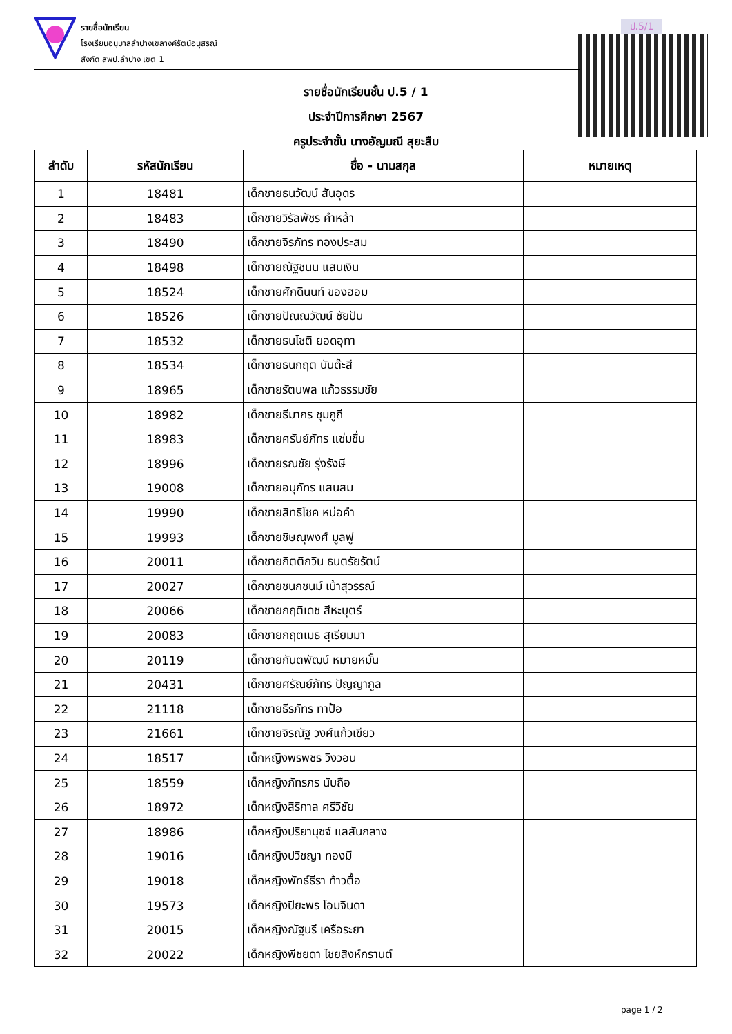รายชื่อนักเรียน
โรงเรียนอนุบาลลำปางเขลางค์รัตน์อนุสรณ์
สังกัด สพป.ลำปาง เขต 1
ป.5/1
รายชื่อนักเรียนชั้น ป.5 / 1
ประจำปีการศึกษา 2567
ครูประจำชั้น นางอัญมณี สุยะสืบ
| ลำดับ | รหัสนักเรียน | ชื่อ - นามสกุล | หมายเหตุ |
| --- | --- | --- | --- |
| 1 | 18481 | เด็กชายธนวัฒน์ สันอุดร | |
| 2 | 18483 | เด็กชายวิรัลพัชร คำหล้า | |
| 3 | 18490 | เด็กชายจิรภัทร ทองประสม | |
| 4 | 18498 | เด็กชายณัฐชนน แสนเงิน | |
| 5 | 18524 | เด็กชายศักดินนท์ ของฮอม | |
| 6 | 18526 | เด็กชายปัณณวัฒน์ ชัยปัน | |
| 7 | 18532 | เด็กชายธนโชติ ยอดอุทา | |
| 8 | 18534 | เด็กชายธนกฤต นันต๊ะสี | |
| 9 | 18965 | เด็กชายรัตนพล แก้วธรรมชัย | |
| 10 | 18982 | เด็กชายธีมากร ชุมภูถี | |
| 11 | 18983 | เด็กชายศรันย์ภัทร แช่มชื่น | |
| 12 | 18996 | เด็กชายรณชัย รุ่งรังษี | |
| 13 | 19008 | เด็กชายอนุภัทร แสนสม | |
| 14 | 19990 | เด็กชายสิทธิโชค หน่อคำ | |
| 15 | 19993 | เด็กชายชิษณุพงศ์ มูลฟู | |
| 16 | 20011 | เด็กชายกิตติกวิน ธนตรัยรัตน์ | |
| 17 | 20027 | เด็กชายชนกชนม์ เบ้าสุวรรณ์ | |
| 18 | 20066 | เด็กชายกฤติเดช สีหะบุตร์ | |
| 19 | 20083 | เด็กชายกฤตเมธ สุเรียมมา | |
| 20 | 20119 | เด็กชายกันตพัฒน์ หมายหมั้น | |
| 21 | 20431 | เด็กชายศรัณย์ภัทร ปัญญากูล | |
| 22 | 21118 | เด็กชายธีรภัทร ทาป้อ | |
| 23 | 21661 | เด็กชายจิรณัฐ วงศ์แก้วเขียว | |
| 24 | 18517 | เด็กหญิงพรพชร วิงวอน | |
| 25 | 18559 | เด็กหญิงภัทรภร นับถือ | |
| 26 | 18972 | เด็กหญิงสิริกาล ศรีวิชัย | |
| 27 | 18986 | เด็กหญิงปริยานุชจ์ แลสันกลาง | |
| 28 | 19016 | เด็กหญิงปวิชญา ทองมี | |
| 29 | 19018 | เด็กหญิงพัทธ์ธีรา ท้าวตื้อ | |
| 30 | 19573 | เด็กหญิงปิยะพร โอมจินดา | |
| 31 | 20015 | เด็กหญิงณัฐนรี เครือระยา | |
| 32 | 20022 | เด็กหญิงพีชยดา ไชยสิงห์กรานต์ | |
page 1 / 2